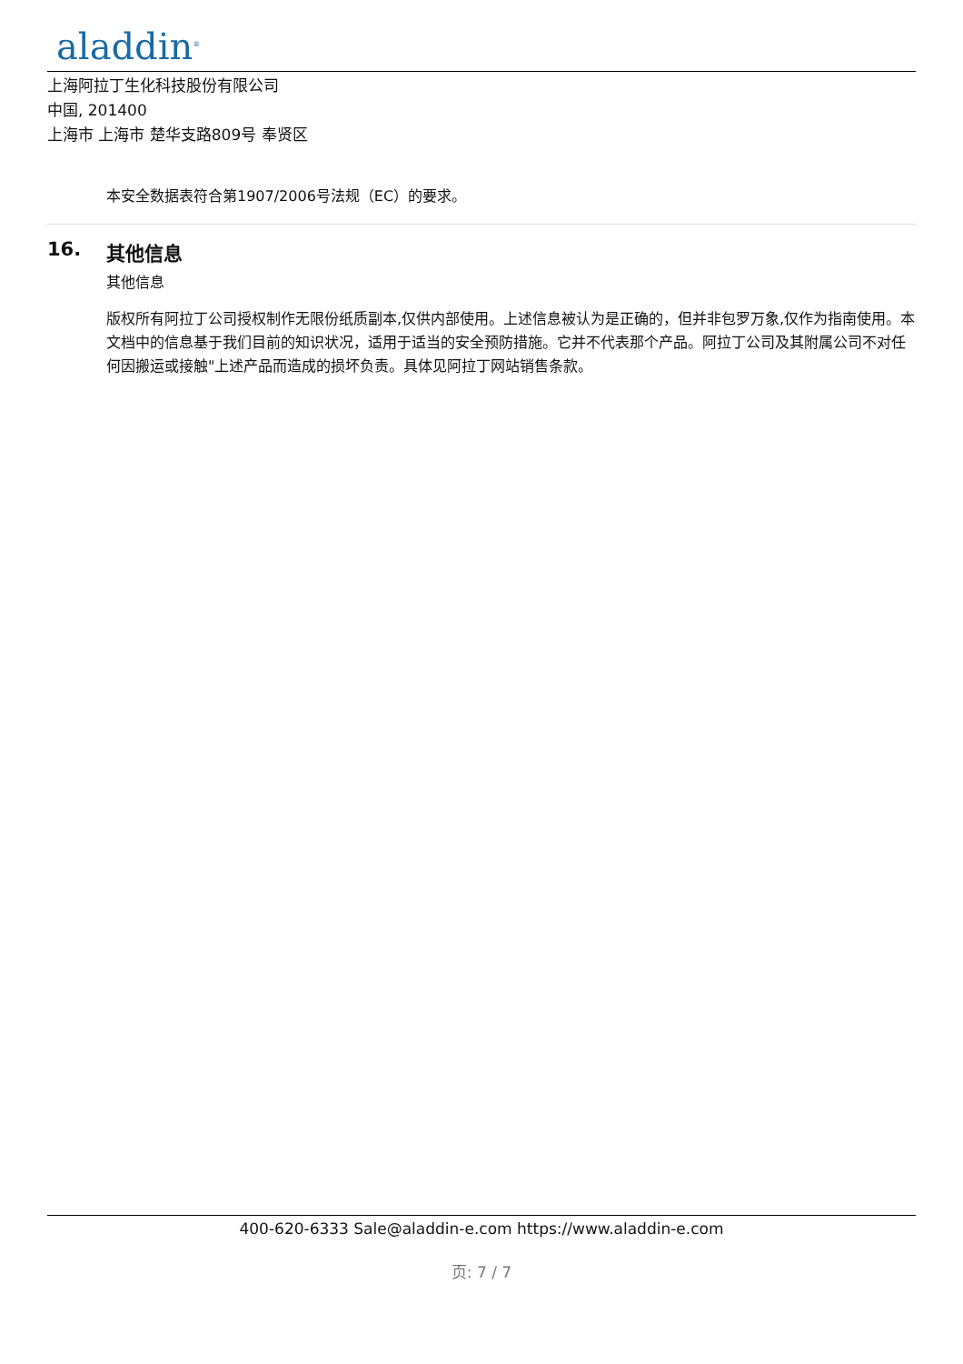aladdin<sup>®</sup>
上海阿拉丁生化科技股份有限公司
中国, 201400
上海市 上海市 楚华支路809号 奉贤区
本安全数据表符合第1907/2006号法规（EC）的要求。
16. 其他信息
其他信息
版权所有阿拉丁公司授权制作无限份纸质副本,仅供内部使用。上述信息被认为是正确的，但并非包罗万象,仅作为指南使用。本文档中的信息基于我们目前的知识状况，适用于适当的安全预防措施。它并不代表那个产品。阿拉丁公司及其附属公司不对任何因搬运或接触"上述产品而造成的损坏负责。具体见阿拉丁网站销售条款。
400-620-6333 Sale@aladdin-e.com https://www.aladdin-e.com
页: 7 / 7